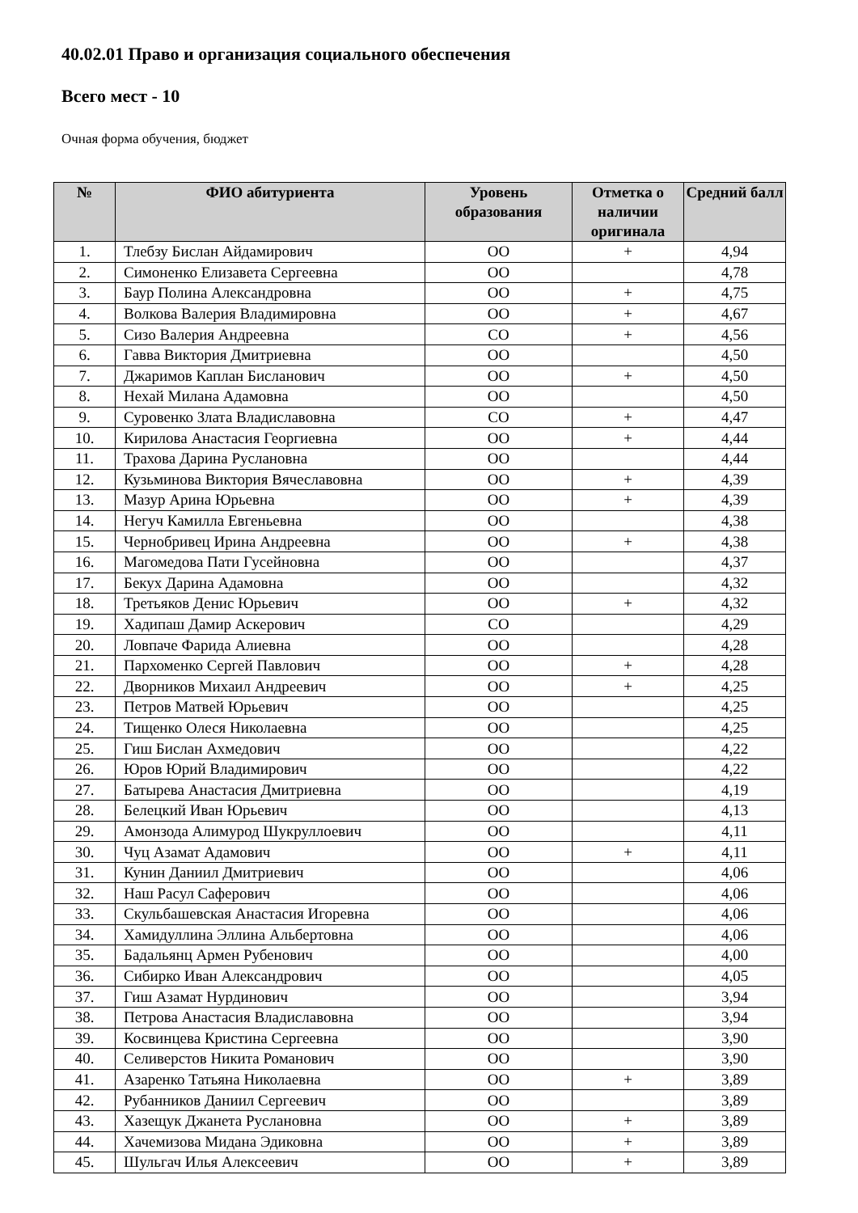40.02.01 Право и организация социального обеспечения
Всего мест - 10
Очная форма обучения, бюджет
| № | ФИО абитуриента | Уровень образования | Отметка о наличии оригинала | Средний балл |
| --- | --- | --- | --- | --- |
| 1. | Тлебзу Бислан Айдамирович | ОО | + | 4,94 |
| 2. | Симоненко Елизавета Сергеевна | ОО | | 4,78 |
| 3. | Баур Полина Александровна | ОО | + | 4,75 |
| 4. | Волкова Валерия Владимировна | ОО | + | 4,67 |
| 5. | Сизо Валерия Андреевна | СО | + | 4,56 |
| 6. | Гавва Виктория Дмитриевна | ОО | | 4,50 |
| 7. | Джаримов Каплан Бисланович | ОО | + | 4,50 |
| 8. | Нехай Милана Адамовна | ОО | | 4,50 |
| 9. | Суровенко Злата Владиславовна | СО | + | 4,47 |
| 10. | Кирилова Анастасия Георгиевна | ОО | + | 4,44 |
| 11. | Трахова Дарина Руслановна | ОО | | 4,44 |
| 12. | Кузьминова Виктория Вячеславовна | ОО | + | 4,39 |
| 13. | Мазур Арина Юрьевна | ОО | + | 4,39 |
| 14. | Негуч Камилла Евгеньевна | ОО | | 4,38 |
| 15. | Чернобривец Ирина Андреевна | ОО | + | 4,38 |
| 16. | Магомедова Пати Гусейновна | ОО | | 4,37 |
| 17. | Бекух Дарина Адамовна | ОО | | 4,32 |
| 18. | Третьяков Денис Юрьевич | ОО | + | 4,32 |
| 19. | Хадипаш Дамир Аскерович | СО | | 4,29 |
| 20. | Ловпаче Фарида Алиевна | ОО | | 4,28 |
| 21. | Пархоменко Сергей Павлович | ОО | + | 4,28 |
| 22. | Дворников Михаил Андреевич | ОО | + | 4,25 |
| 23. | Петров Матвей Юрьевич | ОО | | 4,25 |
| 24. | Тищенко Олеся Николаевна | ОО | | 4,25 |
| 25. | Гиш Бислан Ахмедович | ОО | | 4,22 |
| 26. | Юров Юрий Владимирович | ОО | | 4,22 |
| 27. | Батырева Анастасия Дмитриевна | ОО | | 4,19 |
| 28. | Белецкий Иван Юрьевич | ОО | | 4,13 |
| 29. | Амонзода Алимурод Шукруллоевич | ОО | | 4,11 |
| 30. | Чуц Азамат Адамович | ОО | + | 4,11 |
| 31. | Кунин Даниил Дмитриевич | ОО | | 4,06 |
| 32. | Наш Расул Саферович | ОО | | 4,06 |
| 33. | Скульбашевская Анастасия Игоревна | ОО | | 4,06 |
| 34. | Хамидуллина Эллина Альбертовна | ОО | | 4,06 |
| 35. | Бадальянц Армен Рубенович | ОО | | 4,00 |
| 36. | Сибирко Иван Александрович | ОО | | 4,05 |
| 37. | Гиш Азамат Нурдинович | ОО | | 3,94 |
| 38. | Петрова Анастасия Владиславовна | ОО | | 3,94 |
| 39. | Косвинцева Кристина Сергеевна | ОО | | 3,90 |
| 40. | Селиверстов Никита Романович | ОО | | 3,90 |
| 41. | Азаренко Татьяна Николаевна | ОО | + | 3,89 |
| 42. | Рубанников Даниил Сергеевич | ОО | | 3,89 |
| 43. | Хазещук Джанета Руслановна | ОО | + | 3,89 |
| 44. | Хачемизова Мидана Эдиковна | ОО | + | 3,89 |
| 45. | Шульгач Илья Алексеевич | ОО | + | 3,89 |